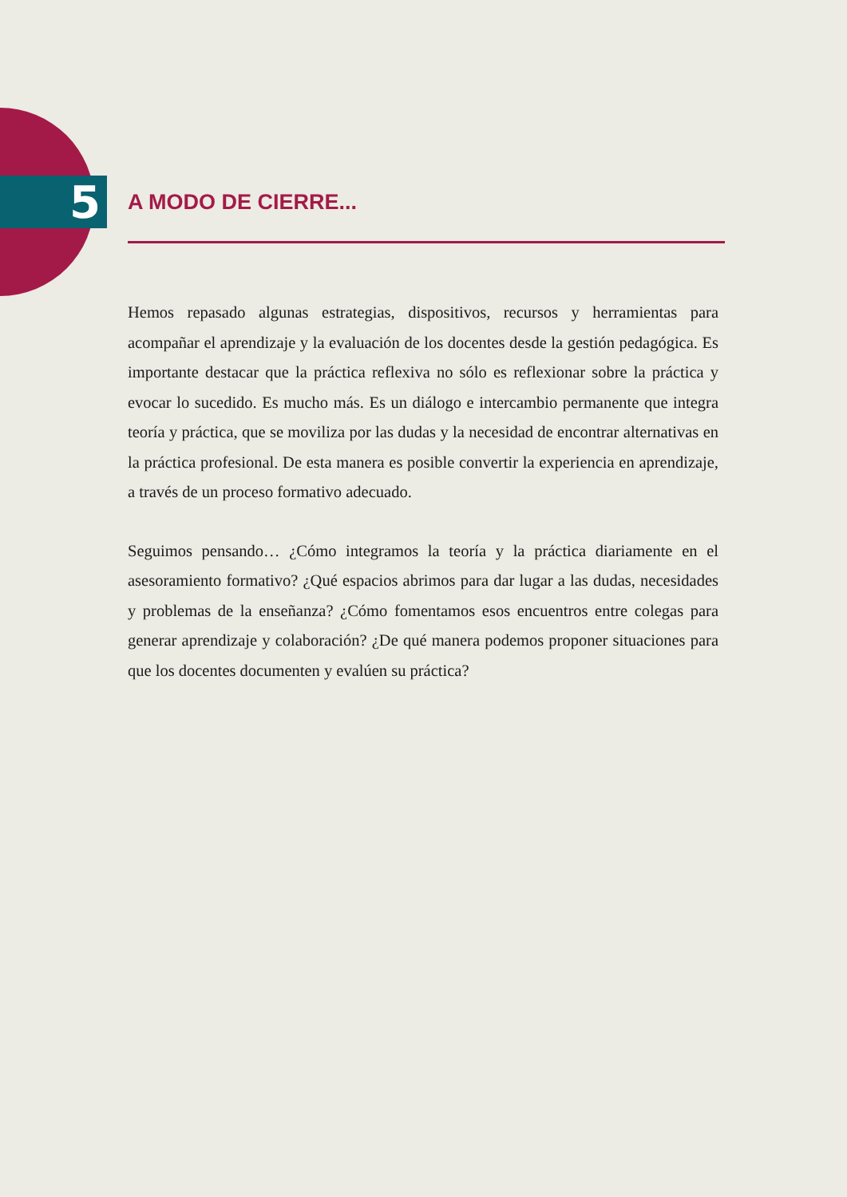5
A MODO DE CIERRE...
Hemos repasado algunas estrategias, dispositivos, recursos y herramientas para acompañar el aprendizaje y la evaluación de los docentes desde la gestión pedagógica. Es importante destacar que la práctica reflexiva no sólo es reflexionar sobre la práctica y evocar lo sucedido. Es mucho más. Es un diálogo e intercambio permanente que integra teoría y práctica, que se moviliza por las dudas y la necesidad de encontrar alternativas en la práctica profesional. De esta manera es posible convertir la experiencia en aprendizaje, a través de un proceso formativo adecuado.
Seguimos pensando… ¿Cómo integramos la teoría y la práctica diariamente en el asesoramiento formativo? ¿Qué espacios abrimos para dar lugar a las dudas, necesidades y problemas de la enseñanza? ¿Cómo fomentamos esos encuentros entre colegas para generar aprendizaje y colaboración? ¿De qué manera podemos proponer situaciones para que los docentes documenten y evalúen su práctica?